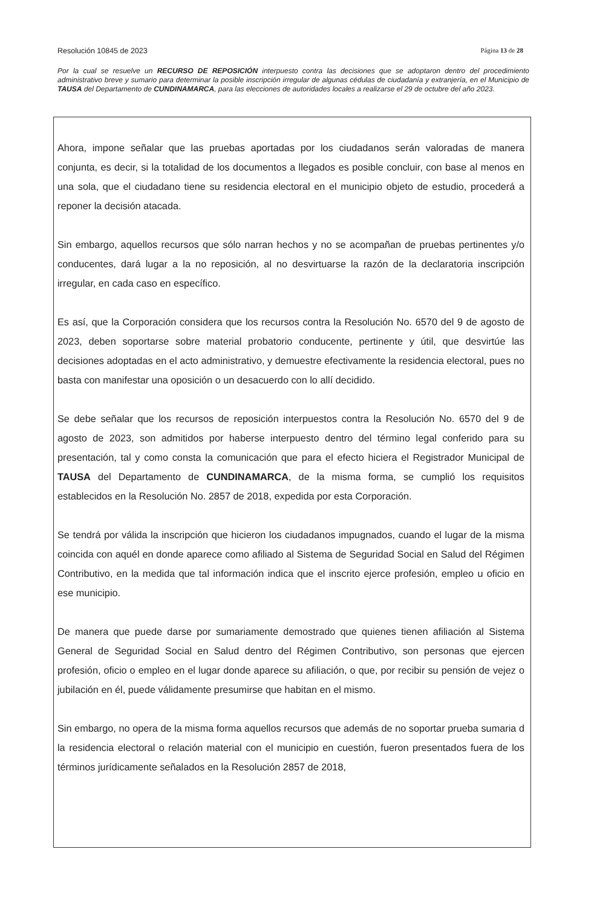Resolución 10845 de 2023 Página 13 de 28
Por la cual se resuelve un RECURSO DE REPOSICIÓN interpuesto contra las decisiones que se adoptaron dentro del procedimiento administrativo breve y sumario para determinar la posible inscripción irregular de algunas cédulas de ciudadanía y extranjería, en el Municipio de TAUSA del Departamento de CUNDINAMARCA, para las elecciones de autoridades locales a realizarse el 29 de octubre del año 2023.
Ahora, impone señalar que las pruebas aportadas por los ciudadanos serán valoradas de manera conjunta, es decir, si la totalidad de los documentos a llegados es posible concluir, con base al menos en una sola, que el ciudadano tiene su residencia electoral en el municipio objeto de estudio, procederá a reponer la decisión atacada.
Sin embargo, aquellos recursos que sólo narran hechos y no se acompañan de pruebas pertinentes y/o conducentes, dará lugar a la no reposición, al no desvirtuarse la razón de la declaratoria inscripción irregular, en cada caso en específico.
Es así, que la Corporación considera que los recursos contra la Resolución No. 6570 del 9 de agosto de 2023, deben soportarse sobre material probatorio conducente, pertinente y útil, que desvirtúe las decisiones adoptadas en el acto administrativo, y demuestre efectivamente la residencia electoral, pues no basta con manifestar una oposición o un desacuerdo con lo allí decidido.
Se debe señalar que los recursos de reposición interpuestos contra la Resolución No. 6570 del 9 de agosto de 2023, son admitidos por haberse interpuesto dentro del término legal conferido para su presentación, tal y como consta la comunicación que para el efecto hiciera el Registrador Municipal de TAUSA del Departamento de CUNDINAMARCA, de la misma forma, se cumplió los requisitos establecidos en la Resolución No. 2857 de 2018, expedida por esta Corporación.
Se tendrá por válida la inscripción que hicieron los ciudadanos impugnados, cuando el lugar de la misma coincida con aquél en donde aparece como afiliado al Sistema de Seguridad Social en Salud del Régimen Contributivo, en la medida que tal información indica que el inscrito ejerce profesión, empleo u oficio en ese municipio.
De manera que puede darse por sumariamente demostrado que quienes tienen afiliación al Sistema General de Seguridad Social en Salud dentro del Régimen Contributivo, son personas que ejercen profesión, oficio o empleo en el lugar donde aparece su afiliación, o que, por recibir su pensión de vejez o jubilación en él, puede válidamente presumirse que habitan en el mismo.
Sin embargo, no opera de la misma forma aquellos recursos que además de no soportar prueba sumaria d la residencia electoral o relación material con el municipio en cuestión, fueron presentados fuera de los términos jurídicamente señalados en la Resolución 2857 de 2018,